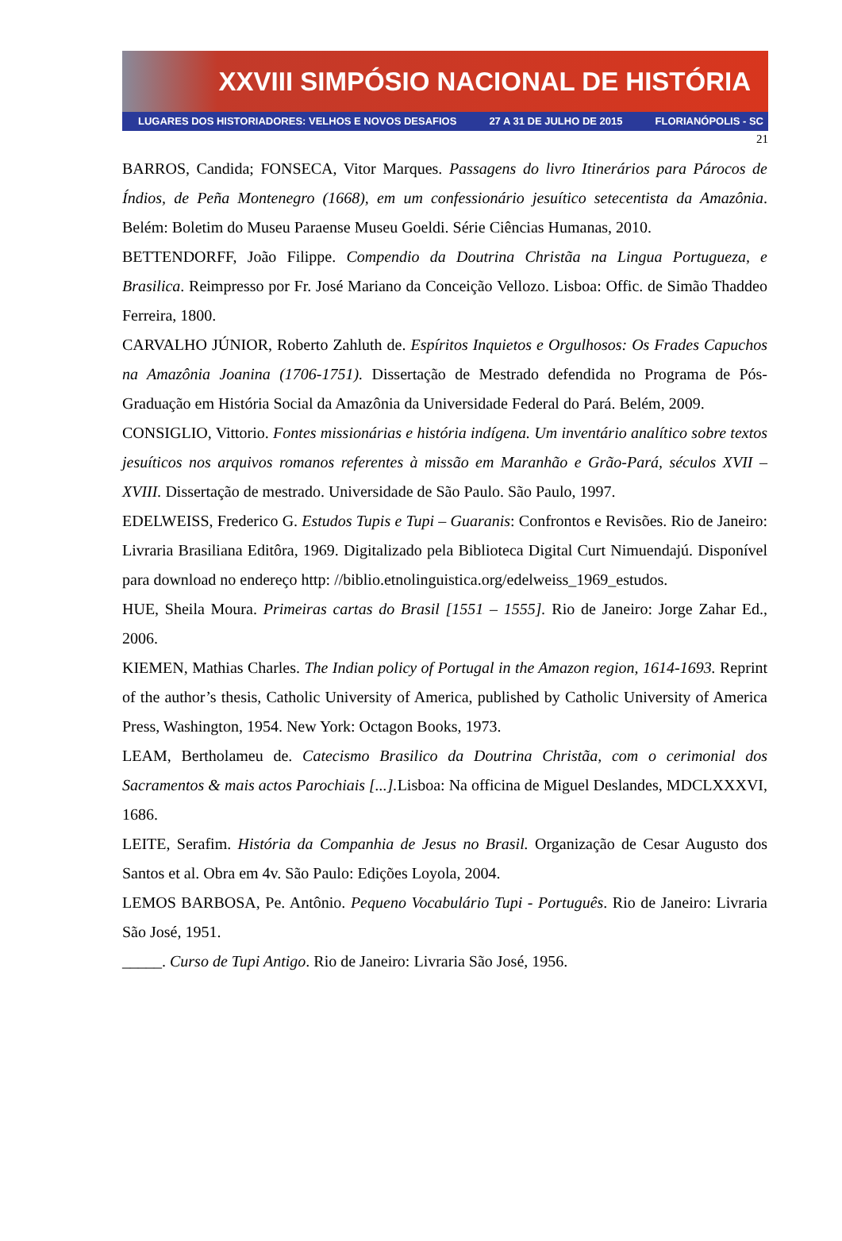XXVIII SIMPÓSIO NACIONAL DE HISTÓRIA
LUGARES DOS HISTORIADORES: VELHOS E NOVOS DESAFIOS 27 A 31 DE JULHO DE 2015 FLORIANÓPOLIS - SC
21
BARROS, Candida; FONSECA, Vitor Marques. Passagens do livro Itinerários para Párocos de Índios, de Peña Montenegro (1668), em um confessionário jesuítico setecentista da Amazônia. Belém: Boletim do Museu Paraense Museu Goeldi. Série Ciências Humanas, 2010.
BETTENDORFF, João Filippe. Compendio da Doutrina Christãa na Lingua Portugueza, e Brasilica. Reimpresso por Fr. José Mariano da Conceição Vellozo. Lisboa: Offic. de Simão Thaddeo Ferreira, 1800.
CARVALHO JÚNIOR, Roberto Zahluth de. Espíritos Inquietos e Orgulhosos: Os Frades Capuchos na Amazônia Joanina (1706-1751). Dissertação de Mestrado defendida no Programa de Pós-Graduação em História Social da Amazônia da Universidade Federal do Pará. Belém, 2009.
CONSIGLIO, Vittorio. Fontes missionárias e história indígena. Um inventário analítico sobre textos jesuíticos nos arquivos romanos referentes à missão em Maranhão e Grão-Pará, séculos XVII – XVIII. Dissertação de mestrado. Universidade de São Paulo. São Paulo, 1997.
EDELWEISS, Frederico G. Estudos Tupis e Tupi – Guaranis: Confrontos e Revisões. Rio de Janeiro: Livraria Brasiliana Editôra, 1969. Digitalizado pela Biblioteca Digital Curt Nimuendajú. Disponível para download no endereço http: //biblio.etnolinguistica.org/edelweiss_1969_estudos.
HUE, Sheila Moura. Primeiras cartas do Brasil [1551 – 1555]. Rio de Janeiro: Jorge Zahar Ed., 2006.
KIEMEN, Mathias Charles. The Indian policy of Portugal in the Amazon region, 1614-1693. Reprint of the author’s thesis, Catholic University of America, published by Catholic University of America Press, Washington, 1954. New York: Octagon Books, 1973.
LEAM, Bertholameu de. Catecismo Brasilico da Doutrina Christãa, com o cerimonial dos Sacramentos & mais actos Parochiais [...]. Lisboa: Na officina de Miguel Deslandes, MDCLXXXVI, 1686.
LEITE, Serafim. História da Companhia de Jesus no Brasil. Organização de Cesar Augusto dos Santos et al. Obra em 4v. São Paulo: Edições Loyola, 2004.
LEMOS BARBOSA, Pe. Antônio. Pequeno Vocabulário Tupi - Português. Rio de Janeiro: Livraria São José, 1951.
_____. Curso de Tupi Antigo. Rio de Janeiro: Livraria São José, 1956.